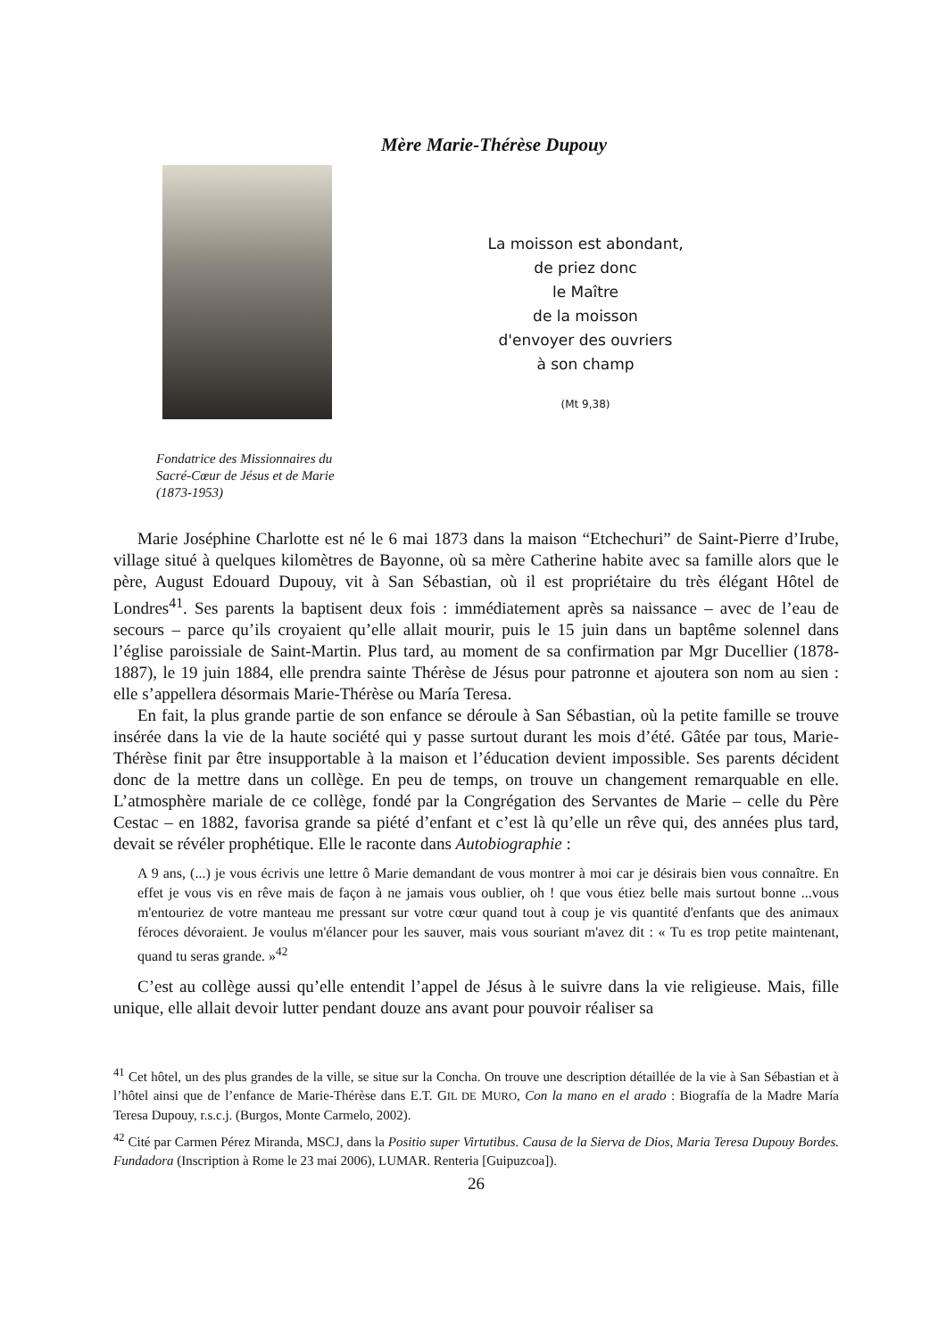Mère Marie-Thérèse Dupouy
La moisson est abondant,
de priez donc
le Maître
de la moisson
d'envoyer des ouvriers
à son champ
(Mt 9,38)
Fondatrice des Missionnaires du
Sacré-Cœur de Jésus et de Marie
(1873-1953)
Marie Joséphine Charlotte est né le 6 mai 1873 dans la maison “Etchechuri” de Saint-Pierre d’Irube, village situé à quelques kilomètres de Bayonne, où sa mère Catherine habite avec sa famille alors que le père, August Edouard Dupouy, vit à San Sébastian, où il est propriétaire du très élégant Hôtel de Londres<sup>41</sup>. Ses parents la baptisent deux fois : immédiatement après sa naissance – avec de l’eau de secours – parce qu’ils croyaient qu’elle allait mourir, puis le 15 juin dans un baptême solennel dans l’église paroissiale de Saint-Martin. Plus tard, au moment de sa confirmation par Mgr Ducellier (1878-1887), le 19 juin 1884, elle prendra sainte Thérèse de Jésus pour patronne et ajoutera son nom au sien : elle s’appellera désormais Marie-Thérèse ou María Teresa.
En fait, la plus grande partie de son enfance se déroule à San Sébastian, où la petite famille se trouve insérée dans la vie de la haute société qui y passe surtout durant les mois d’été. Gâtée par tous, Marie-Thérèse finit par être insupportable à la maison et l’éducation devient impossible. Ses parents décident donc de la mettre dans un collège. En peu de temps, on trouve un changement remarquable en elle. L’atmosphère mariale de ce collège, fondé par la Congrégation des Servantes de Marie – celle du Père Cestac – en 1882, favorisa grande sa piété d’enfant et c’est là qu’elle un rêve qui, des années plus tard, devait se révéler prophétique. Elle le raconte dans Autobiographie :
A 9 ans, (...) je vous écrivis une lettre ô Marie demandant de vous montrer à moi car je désirais bien vous connaître. En effet je vous vis en rêve mais de façon à ne jamais vous oublier, oh ! que vous étiez belle mais surtout bonne ...vous m'entouriez de votre manteau me pressant sur votre cœur quand tout à coup je vis quantité d'enfants que des animaux féroces dévoraient. Je voulus m'élancer pour les sauver, mais vous souriant m'avez dit : « Tu es trop petite maintenant, quand tu seras grande. »<sup>42</sup>
C’est au collège aussi qu’elle entendit l’appel de Jésus à le suivre dans la vie religieuse. Mais, fille unique, elle allait devoir lutter pendant douze ans avant pour pouvoir réaliser sa
<sup>41</sup> Cet hôtel, un des plus grandes de la ville, se situe sur la Concha. On trouve une description détaillée de la vie à San Sébastian et à l’hôtel ainsi que de l’enfance de Marie-Thérèse dans E.T. GIL DE MURO, Con la mano en el arado : Biografía de la Madre María Teresa Dupouy, r.s.c.j. (Burgos, Monte Carmelo, 2002).
<sup>42</sup> Cité par Carmen Pérez Miranda, MSCJ, dans la Positio super Virtutibus. Causa de la Sierva de Dios, Maria Teresa Dupouy Bordes. Fundadora (Inscription à Rome le 23 mai 2006), LUMAR. Renteria [Guipuzcoa]).
26